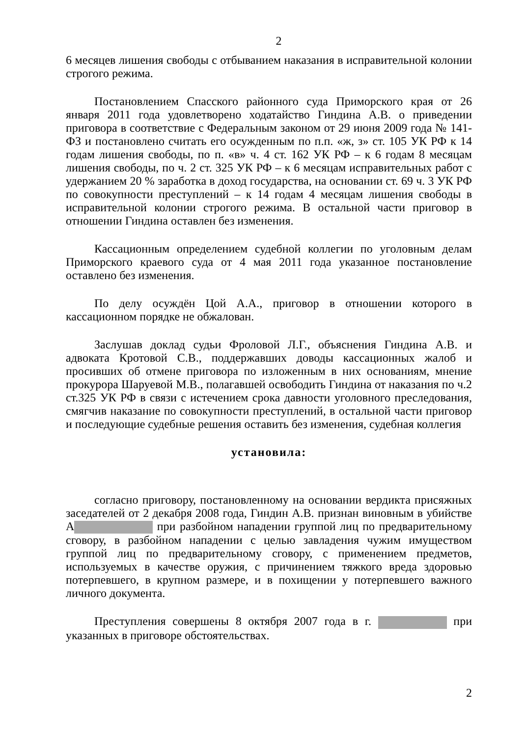2
6 месяцев лишения свободы с отбыванием наказания в исправительной колонии строгого режима.
Постановлением Спасского районного суда Приморского края от 26 января 2011 года удовлетворено ходатайство Гиндина А.В. о приведении приговора в соответствие с Федеральным законом от 29 июня 2009 года № 141-ФЗ и постановлено считать его осужденным по п.п. «ж, з» ст. 105 УК РФ к 14 годам лишения свободы, по п. «в» ч. 4 ст. 162 УК РФ – к 6 годам 8 месяцам лишения свободы, по ч. 2 ст. 325 УК РФ – к 6 месяцам исправительных работ с удержанием 20 % заработка в доход государства, на основании ст. 69 ч. 3 УК РФ по совокупности преступлений – к 14 годам 4 месяцам лишения свободы в исправительной колонии строгого режима. В остальной части приговор в отношении Гиндина оставлен без изменения.
Кассационным определением судебной коллегии по уголовным делам Приморского краевого суда от 4 мая 2011 года указанное постановление оставлено без изменения.
По делу осуждён Цой А.А., приговор в отношении которого в кассационном порядке не обжалован.
Заслушав доклад судьи Фроловой Л.Г., объяснения Гиндина А.В. и адвоката Кротовой С.В., поддержавших доводы кассационных жалоб и просивших об отмене приговора по изложенным в них основаниям, мнение прокурора Шаруевой М.В., полагавшей освободить Гиндина от наказания по ч.2 ст.325 УК РФ в связи с истечением срока давности уголовного преследования, смягчив наказание по совокупности преступлений, в остальной части приговор и последующие судебные решения оставить без изменения, судебная коллегия
установила:
согласно приговору, постановленному на основании вердикта присяжных заседателей от 2 декабря 2008 года, Гиндин А.В. признан виновным в убийстве А при разбойном нападении группой лиц по предварительному сговору, в разбойном нападении с целью завладения чужим имуществом группой лиц по предварительному сговору, с применением предметов, используемых в качестве оружия, с причинением тяжкого вреда здоровью потерпевшего, в крупном размере, и в похищении у потерпевшего важного личного документа.
Преступления совершены 8 октября 2007 года в г. при указанных в приговоре обстоятельствах.
2